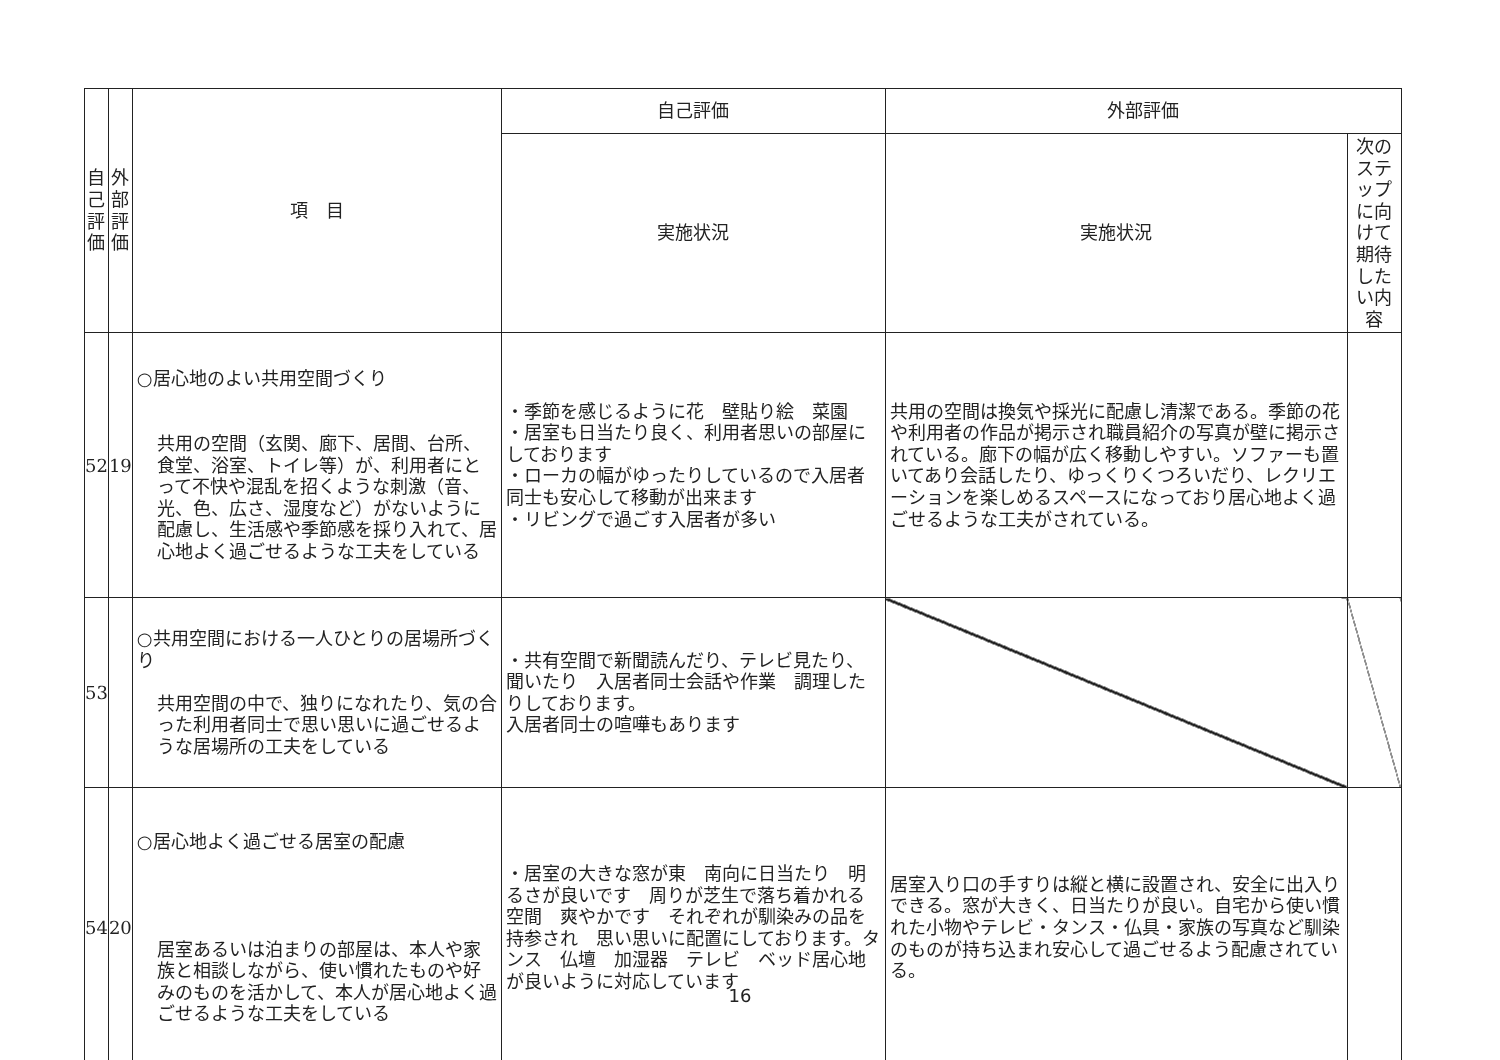| 自 己 評 価 | 外 部 評 価 | 項 目 | 自己評価 | 外部評価 | |
| --- | --- | --- | --- | --- | --- |
| | | | 実施状況 | 実施状況 | 次のステップに向けて 期待したい内容 |
| 52 | 19 | ○居心地のよい共用空間づくり 共用の空間（玄関、廊下、居間、台所、食堂、浴室、トイレ等）が、利用者にとって不快や混乱を招くような刺激（音、光、色、広さ、湿度など）がないように配慮し、生活感や季節感を採り入れて、居心地よく過ごせるような工夫をしている | ・季節を感じるように花 壁貼り絵 菜園 ・居室も日当たり良く、利用者思いの部屋にしております ・ローカの幅がゆったりしているので入居者同士も安心して移動が出来ます ・リビングで過ごす入居者が多い | 共用の空間は換気や採光に配慮し清潔である。季節の花や利用者の作品が掲示され職員紹介の写真が壁に掲示されている。廊下の幅が広く移動しやすい。ソファーも置いてあり会話したり、ゆっくりくつろいだり、レクリエーションを楽しめるスペースになっており居心地よく過ごせるような工夫がされている。 | |
| 53 | | ○共用空間における一人ひとりの居場所づくり 共用空間の中で、独りになれたり、気の合った利用者同士で思い思いに過ごせるような居場所の工夫をしている | ・共有空間で新聞読んだり、テレビ見たり、聞いたり 入居者同士会話や作業 調理したりしております。 入居者同士の喧嘩もあります | | |
| 54 | 20 | ○居心地よく過ごせる居室の配慮 居室あるいは泊まりの部屋は、本人や家族と相談しながら、使い慣れたものや好みのものを活かして、本人が居心地よく過ごせるような工夫をしている | ・居室の大きな窓が東 南向に日当たり 明るさが良いです 周りが芝生で落ち着かれる空間 爽やかです それぞれが馴染みの品を持参され 思い思いに配置にしております。タンス 仏壇 加湿器 テレビ ベッド居心地が良いように対応しています | 居室入り口の手すりは縦と横に設置され、安全に出入りできる。窓が大きく、日当たりが良い。自宅から使い慣れた小物やテレビ・タンス・仏具・家族の写真など馴染のものが持ち込まれ安心して過ごせるよう配慮されている。 | |
16